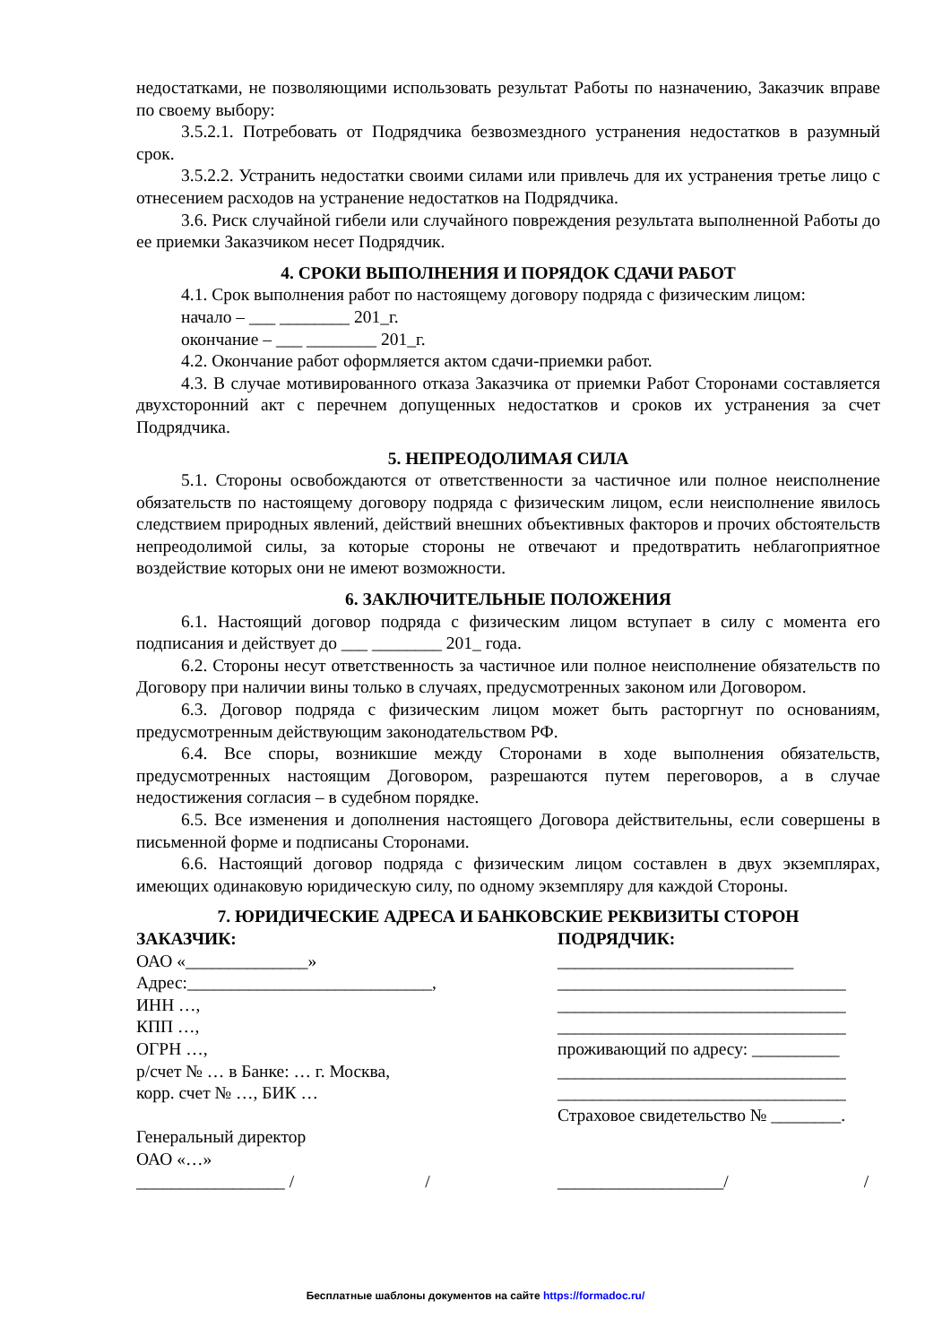недостатками, не позволяющими использовать результат Работы по назначению, Заказчик вправе по своему выбору:
3.5.2.1. Потребовать от Подрядчика безвозмездного устранения недостатков в разумный срок.
3.5.2.2. Устранить недостатки своими силами или привлечь для их устранения третье лицо с отнесением расходов на устранение недостатков на Подрядчика.
3.6. Риск случайной гибели или случайного повреждения результата выполненной Работы до ее приемки Заказчиком несет Подрядчик.
4. СРОКИ ВЫПОЛНЕНИЯ И ПОРЯДОК СДАЧИ РАБОТ
4.1. Срок выполнения работ по настоящему договору подряда с физическим лицом:
начало – ___ ________ 201_г.
окончание – ___ ________ 201_г.
4.2. Окончание работ оформляется актом сдачи-приемки работ.
4.3. В случае мотивированного отказа Заказчика от приемки Работ Сторонами составляется двухсторонний акт с перечнем допущенных недостатков и сроков их устранения за счет Подрядчика.
5. НЕПРЕОДОЛИМАЯ СИЛА
5.1. Стороны освобождаются от ответственности за частичное или полное неисполнение обязательств по настоящему договору подряда с физическим лицом, если неисполнение явилось следствием природных явлений, действий внешних объективных факторов и прочих обстоятельств непреодолимой силы, за которые стороны не отвечают и предотвратить неблагоприятное воздействие которых они не имеют возможности.
6. ЗАКЛЮЧИТЕЛЬНЫЕ ПОЛОЖЕНИЯ
6.1. Настоящий договор подряда с физическим лицом вступает в силу с момента его подписания и действует до ___ ________ 201_ года.
6.2. Стороны несут ответственность за частичное или полное неисполнение обязательств по Договору при наличии вины только в случаях, предусмотренных законом или Договором.
6.3. Договор подряда с физическим лицом может быть расторгнут по основаниям, предусмотренным действующим законодательством РФ.
6.4. Все споры, возникшие между Сторонами в ходе выполнения обязательств, предусмотренных настоящим Договором, разрешаются путем переговоров, а в случае недостижения согласия – в судебном порядке.
6.5. Все изменения и дополнения настоящего Договора действительны, если совершены в письменной форме и подписаны Сторонами.
6.6. Настоящий договор подряда с физическим лицом составлен в двух экземплярах, имеющих одинаковую юридическую силу, по одному экземпляру для каждой Стороны.
7. ЮРИДИЧЕСКИЕ АДРЕСА И БАНКОВСКИЕ РЕКВИЗИТЫ СТОРОН
ЗАКАЗЧИК:
ОАО «______________»
Адрес:____________________________,
ИНН …,
КПП …,
ОГРН …,
р/счет № … в Банке: … г. Москва,
корр. счет № …, БИК …
Генеральный директор
ОАО «…»
_________________ / /
ПОДРЯДЧИК:
___________________________
_________________________________
_________________________________
_________________________________
проживающий по адресу: __________
_________________________________
_________________________________
Страховое свидетельство № ________.
___________________/ /
Бесплатные шаблоны документов на сайте https://formadoc.ru/